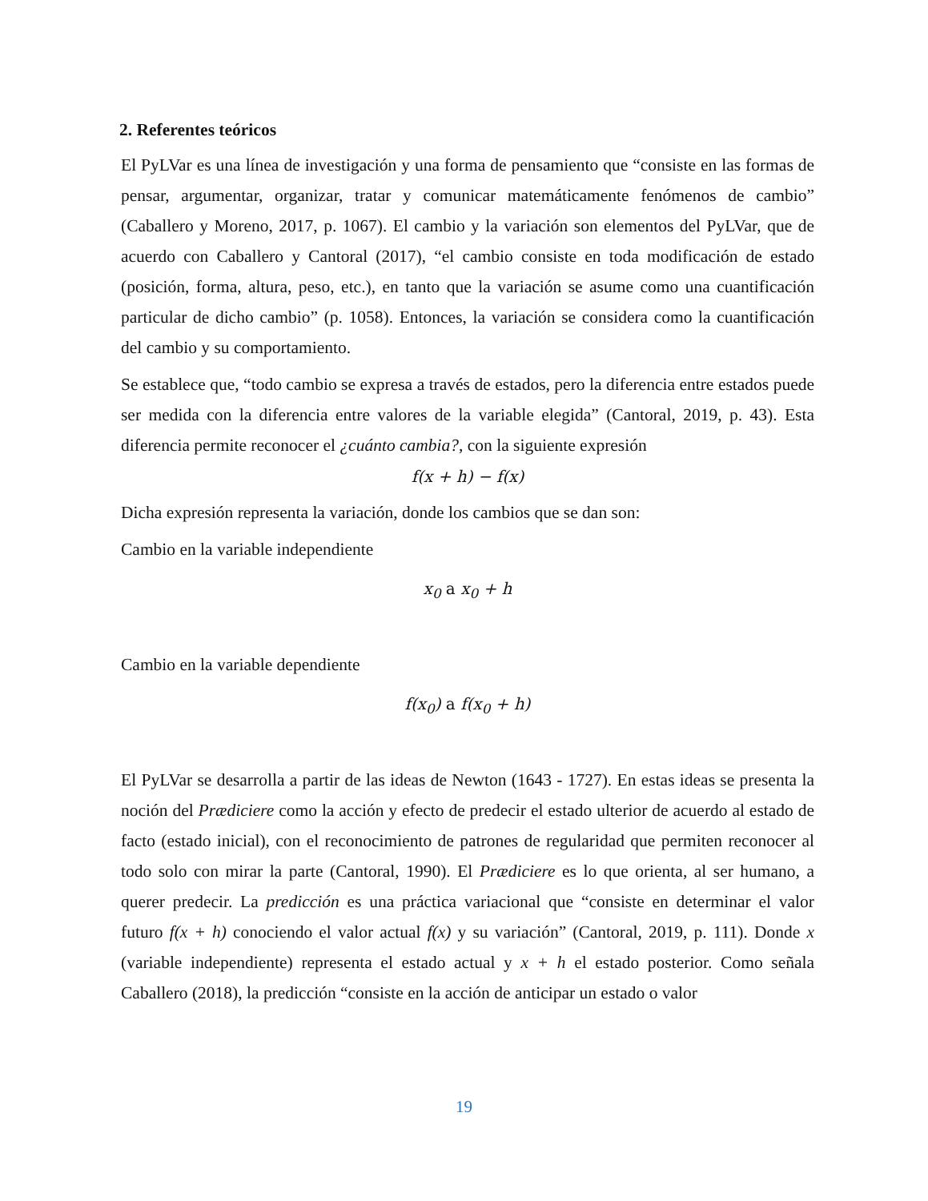2. Referentes teóricos
El PyLVar es una línea de investigación y una forma de pensamiento que “consiste en las formas de pensar, argumentar, organizar, tratar y comunicar matemáticamente fenómenos de cambio” (Caballero y Moreno, 2017, p. 1067). El cambio y la variación son elementos del PyLVar, que de acuerdo con Caballero y Cantoral (2017), “el cambio consiste en toda modificación de estado (posición, forma, altura, peso, etc.), en tanto que la variación se asume como una cuantificación particular de dicho cambio” (p. 1058). Entonces, la variación se considera como la cuantificación del cambio y su comportamiento.
Se establece que, “todo cambio se expresa a través de estados, pero la diferencia entre estados puede ser medida con la diferencia entre valores de la variable elegida” (Cantoral, 2019, p. 43). Esta diferencia permite reconocer el ¿cuánto cambia?, con la siguiente expresión
f(x + h) − f(x)
Dicha expresión representa la variación, donde los cambios que se dan son:
Cambio en la variable independiente
x<sub>0</sub> a x<sub>0</sub> + h
Cambio en la variable dependiente
f(x<sub>0</sub>) a f(x<sub>0</sub> + h)
El PyLVar se desarrolla a partir de las ideas de Newton (1643 - 1727). En estas ideas se presenta la noción del Prædiciere como la acción y efecto de predecir el estado ulterior de acuerdo al estado de facto (estado inicial), con el reconocimiento de patrones de regularidad que permiten reconocer al todo solo con mirar la parte (Cantoral, 1990). El Prædiciere es lo que orienta, al ser humano, a querer predecir. La predicción es una práctica variacional que “consiste en determinar el valor futuro f(x + h) conociendo el valor actual f(x) y su variación” (Cantoral, 2019, p. 111). Donde x (variable independiente) representa el estado actual y x + h el estado posterior. Como señala Caballero (2018), la predicción “consiste en la acción de anticipar un estado o valor
19